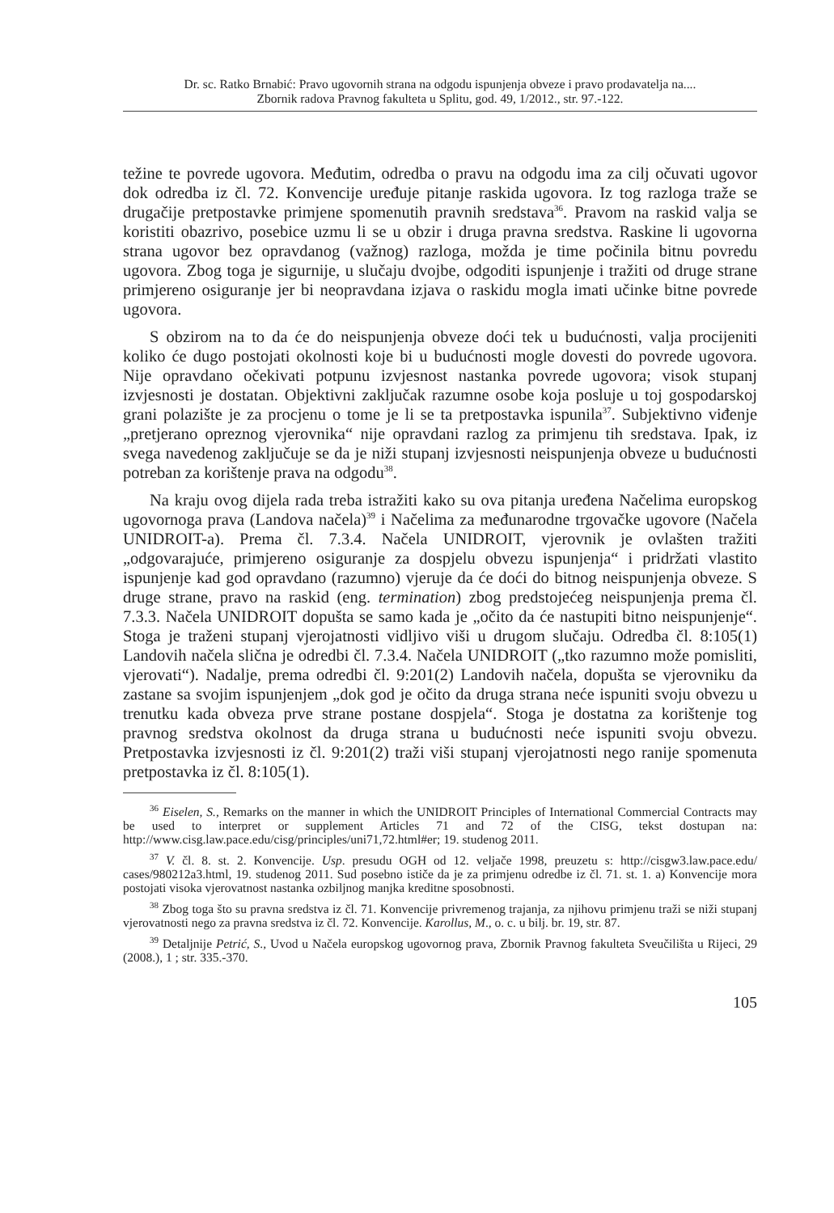Dr. sc. Ratko Brnabić: Pravo ugovornih strana na odgodu ispunjenja obveze i pravo prodavatelja na....
Zbornik radova Pravnog fakulteta u Splitu, god. 49, 1/2012., str. 97.-122.
težine te povrede ugovora. Međutim, odredba o pravu na odgodu ima za cilj očuvati ugovor dok odredba iz čl. 72. Konvencije uređuje pitanje raskida ugovora. Iz tog razloga traže se drugačije pretpostavke primjene spomenutih pravnih sredstava<sup>36</sup>. Pravom na raskid valja se koristiti obazrivo, posebice uzmu li se u obzir i druga pravna sredstva. Raskine li ugovorna strana ugovor bez opravdanog (važnog) razloga, možda je time počinila bitnu povredu ugovora. Zbog toga je sigurnije, u slučaju dvojbe, odgoditi ispunjenje i tražiti od druge strane primjereno osiguranje jer bi neopravdana izjava o raskidu mogla imati učinke bitne povrede ugovora.
S obzirom na to da će do neispunjenja obveze doći tek u budućnosti, valja procijeniti koliko će dugo postojati okolnosti koje bi u budućnosti mogle dovesti do povrede ugovora. Nije opravdano očekivati potpunu izvjesnost nastanka povrede ugovora; visok stupanj izvjesnosti je dostatan. Objektivni zaključak razumne osobe koja posluje u toj gospodarskoj grani polazište je za procjenu o tome je li se ta pretpostavka ispunila<sup>37</sup>. Subjektivno viđenje „pretjerano opreznog vjerovnika“ nije opravdani razlog za primjenu tih sredstava. Ipak, iz svega navedenog zaključuje se da je niži stupanj izvjesnosti neispunjenja obveze u budućnosti potreban za korištenje prava na odgodu<sup>38</sup>.
Na kraju ovog dijela rada treba istražiti kako su ova pitanja uređena Načelima europskog ugovornoga prava (Landova načela)<sup>39</sup> i Načelima za međunarodne trgovačke ugovore (Načela UNIDROIT-a). Prema čl. 7.3.4. Načela UNIDROIT, vjerovnik je ovlašten tražiti „odgovarajuće, primjereno osiguranje za dospjelu obvezu ispunjenja“ i pridržati vlastito ispunjenje kad god opravdano (razumno) vjeruje da će doći do bitnog neispunjenja obveze. S druge strane, pravo na raskid (eng. termination) zbog predstojećeg neispunjenja prema čl. 7.3.3. Načela UNIDROIT dopušta se samo kada je „očito da će nastupiti bitno neispunjenje“. Stoga je traženi stupanj vjerojatnosti vidljivo viši u drugom slučaju. Odredba čl. 8:105(1) Landovih načela slična je odredbi čl. 7.3.4. Načela UNIDROIT („tko razumno može pomisliti, vjerovati“). Nadalje, prema odredbi čl. 9:201(2) Landovih načela, dopušta se vjerovniku da zastane sa svojim ispunjenjem „dok god je očito da druga strana neće ispuniti svoju obvezu u trenutku kada obveza prve strane postane dospjela“. Stoga je dostatna za korištenje tog pravnog sredstva okolnost da druga strana u budućnosti neće ispuniti svoju obvezu. Pretpostavka izvjesnosti iz čl. 9:201(2) traži viši stupanj vjerojatnosti nego ranije spomenuta pretpostavka iz čl. 8:105(1).
<sup>36</sup> Eiselen, S., Remarks on the manner in which the UNIDROIT Principles of International Commercial Contracts may be used to interpret or supplement Articles 71 and 72 of the CISG, tekst dostupan na: http://www.cisg.law.pace.edu/cisg/principles/uni71,72.html#er; 19. studenog 2011.
<sup>37</sup> V. čl. 8. st. 2. Konvencije. Usp. presudu OGH od 12. veljače 1998, preuzetu s: http://cisgw3.law.pace.edu/ cases/980212a3.html, 19. studenog 2011. Sud posebno ističe da je za primjenu odredbe iz čl. 71. st. 1. a) Konvencije mora postojati visoka vjerovatnost nastanka ozbiljnog manjka kreditne sposobnosti.
<sup>38</sup> Zbog toga što su pravna sredstva iz čl. 71. Konvencije privremenog trajanja, za njihovu primjenu traži se niži stupanj vjerovatnosti nego za pravna sredstva iz čl. 72. Konvencije. Karollus, M., o. c. u bilj. br. 19, str. 87.
<sup>39</sup> Detaljnije Petrić, S., Uvod u Načela europskog ugovornog prava, Zbornik Pravnog fakulteta Sveučilišta u Rijeci, 29 (2008.), 1 ; str. 335.-370.
105